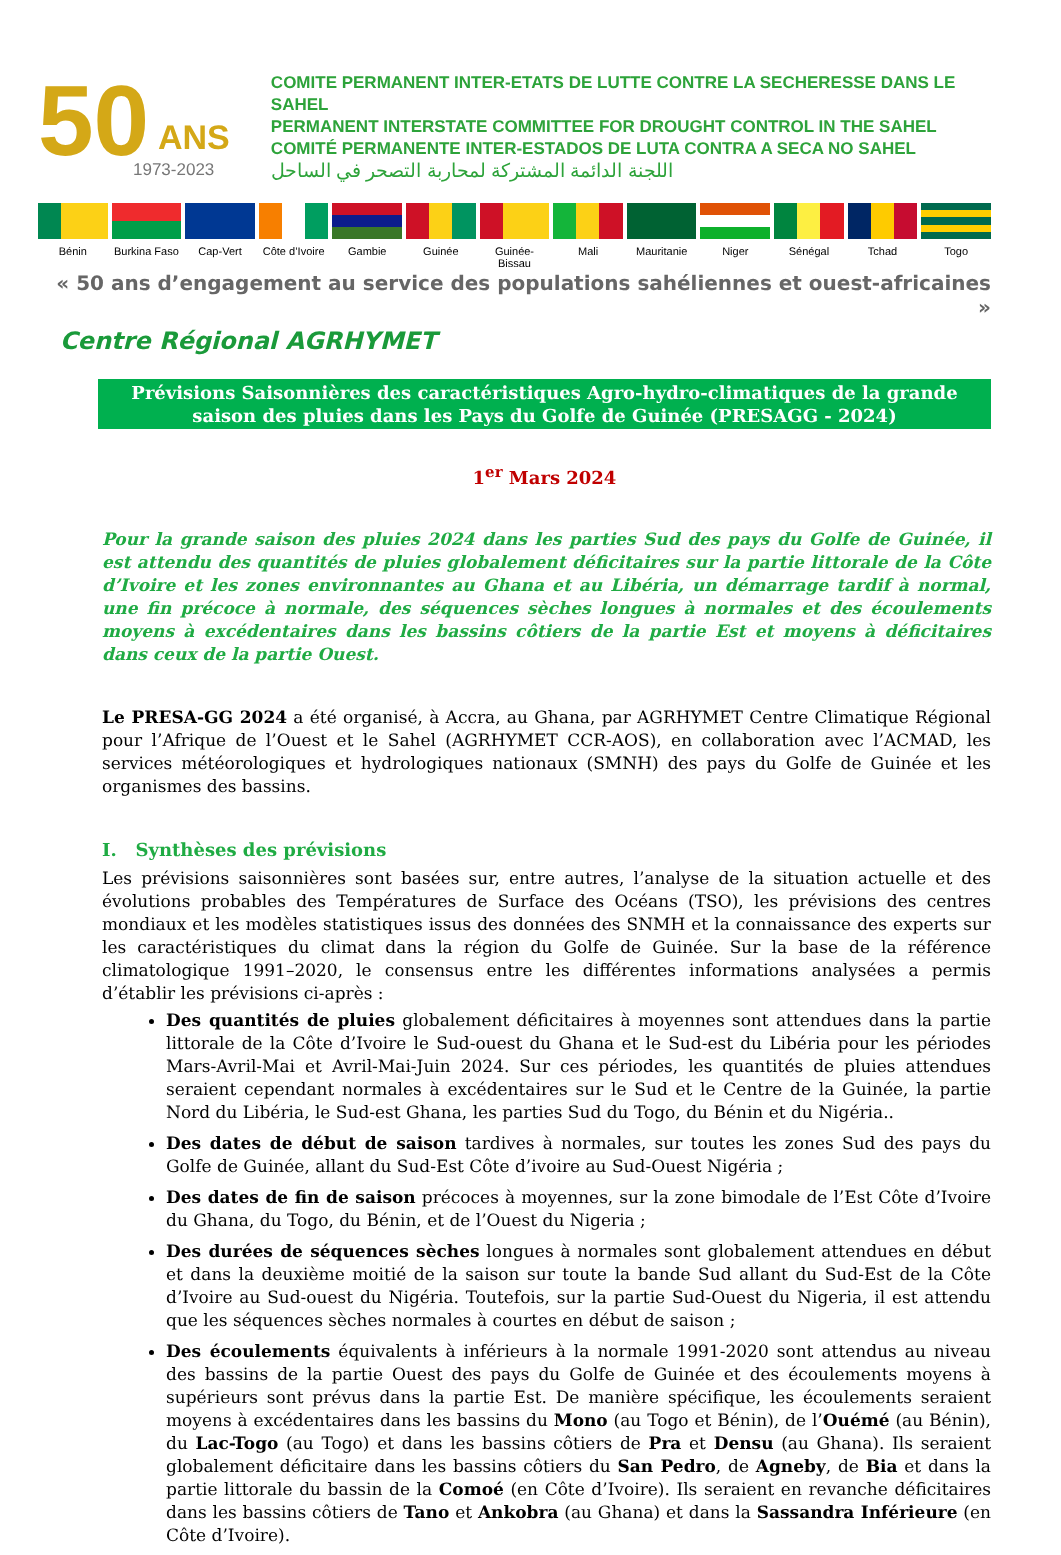50
ANS
1973-2023
COMITE PERMANENT INTER-ETATS DE LUTTE CONTRE LA SECHERESSE DANS LE SAHEL
PERMANENT INTERSTATE COMMITTEE FOR DROUGHT CONTROL IN THE SAHEL
COMITÉ PERMANENTE INTER-ESTADOS DE LUTA CONTRA A SECA NO SAHEL
اللجنة الدائمة المشتركة لمحاربة التصحر في الساحل
Bénin Burkina Faso Cap-Vert Côte d’Ivoire Gambie Guinée Guinée-Bissau Mali Mauritanie Niger Sénégal Tchad Togo
« 50 ans d’engagement au service des populations sahéliennes et ouest-africaines »
Centre Régional AGRHYMET
Prévisions Saisonnières des caractéristiques Agro-hydro-climatiques de la grande saison des pluies dans les Pays du Golfe de Guinée (PRESAGG - 2024)
1<sup>er</sup> Mars 2024
Pour la grande saison des pluies 2024 dans les parties Sud des pays du Golfe de Guinée, il est attendu des quantités de pluies globalement déficitaires sur la partie littorale de la Côte d’Ivoire et les zones environnantes au Ghana et au Libéria, un démarrage tardif à normal, une fin précoce à normale, des séquences sèches longues à normales et des écoulements moyens à excédentaires dans les bassins côtiers de la partie Est et moyens à déficitaires dans ceux de la partie Ouest.
Le PRESA-GG 2024 a été organisé, à Accra, au Ghana, par AGRHYMET Centre Climatique Régional pour l’Afrique de l’Ouest et le Sahel (AGRHYMET CCR-AOS), en collaboration avec l’ACMAD, les services météorologiques et hydrologiques nationaux (SMNH) des pays du Golfe de Guinée et les organismes des bassins.
I. Synthèses des prévisions
Les prévisions saisonnières sont basées sur, entre autres, l’analyse de la situation actuelle et des évolutions probables des Températures de Surface des Océans (TSO), les prévisions des centres mondiaux et les modèles statistiques issus des données des SNMH et la connaissance des experts sur les caractéristiques du climat dans la région du Golfe de Guinée. Sur la base de la référence climatologique 1991–2020, le consensus entre les différentes informations analysées a permis d’établir les prévisions ci-après :
Des quantités de pluies globalement déficitaires à moyennes sont attendues dans la partie littorale de la Côte d’Ivoire le Sud-ouest du Ghana et le Sud-est du Libéria pour les périodes Mars-Avril-Mai et Avril-Mai-Juin 2024. Sur ces périodes, les quantités de pluies attendues seraient cependant normales à excédentaires sur le Sud et le Centre de la Guinée, la partie Nord du Libéria, le Sud-est Ghana, les parties Sud du Togo, du Bénin et du Nigéria..
Des dates de début de saison tardives à normales, sur toutes les zones Sud des pays du Golfe de Guinée, allant du Sud-Est Côte d’ivoire au Sud-Ouest Nigéria ;
Des dates de fin de saison précoces à moyennes, sur la zone bimodale de l’Est Côte d’Ivoire du Ghana, du Togo, du Bénin, et de l’Ouest du Nigeria ;
Des durées de séquences sèches longues à normales sont globalement attendues en début et dans la deuxième moitié de la saison sur toute la bande Sud allant du Sud-Est de la Côte d’Ivoire au Sud-ouest du Nigéria. Toutefois, sur la partie Sud-Ouest du Nigeria, il est attendu que les séquences sèches normales à courtes en début de saison ;
Des écoulements équivalents à inférieurs à la normale 1991-2020 sont attendus au niveau des bassins de la partie Ouest des pays du Golfe de Guinée et des écoulements moyens à supérieurs sont prévus dans la partie Est. De manière spécifique, les écoulements seraient moyens à excédentaires dans les bassins du Mono (au Togo et Bénin), de l’Ouémé (au Bénin), du Lac-Togo (au Togo) et dans les bassins côtiers de Pra et Densu (au Ghana). Ils seraient globalement déficitaire dans les bassins côtiers du San Pedro, de Agneby, de Bia et dans la partie littorale du bassin de la Comoé (en Côte d’Ivoire). Ils seraient en revanche déficitaires dans les bassins côtiers de Tano et Ankobra (au Ghana) et dans la Sassandra Inférieure (en Côte d’Ivoire).